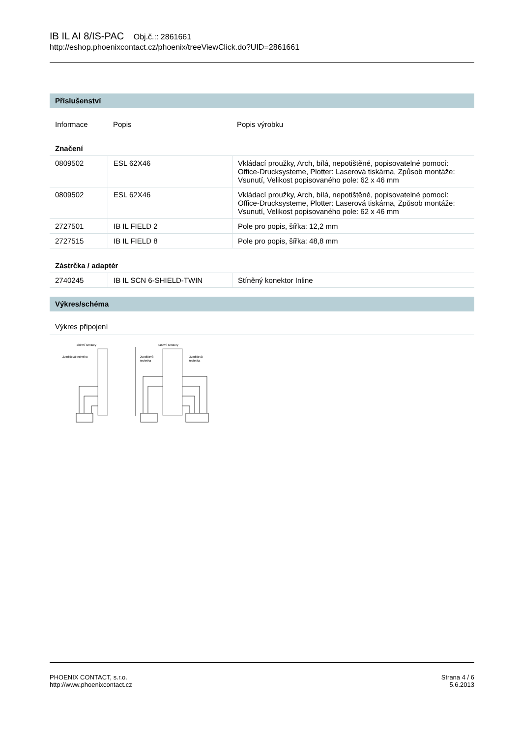IB IL AI 8/IS-PAC Obj.č.:: 2861661
http://eshop.phoenixcontact.cz/phoenix/treeViewClick.do?UID=2861661
Příslušenství
| Informace | Popis | Popis výrobku |
Značení
| 0809502 | ESL 62X46 | Vkládací proužky, Arch, bílá, nepotištěné, popisovatelné pomocí: Office-Drucksysteme, Plotter: Laserová tiskárna, Způsob montáže: Vsunutí, Velikost popisovaného pole: 62 x 46 mm |
| 0809502 | ESL 62X46 | Vkládací proužky, Arch, bílá, nepotištěné, popisovatelné pomocí: Office-Drucksysteme, Plotter: Laserová tiskárna, Způsob montáže: Vsunutí, Velikost popisovaného pole: 62 x 46 mm |
| 2727501 | IB IL FIELD 2 | Pole pro popis, šířka: 12,2 mm |
| 2727515 | IB IL FIELD 8 | Pole pro popis, šířka: 48,8 mm |
Zástrčka / adaptér
| 2740245 | IB IL SCN 6-SHIELD-TWIN | Stíněný konektor Inline |
Výkres/schéma
Výkres připojení
aktivní senzory
2vodičová technika
pasivní senzory
2vodičová
technika
3vodičová
technika
PHOENIX CONTACT, s.r.o.
http://www.phoenixcontact.cz
Strana 4 / 6
5.6.2013